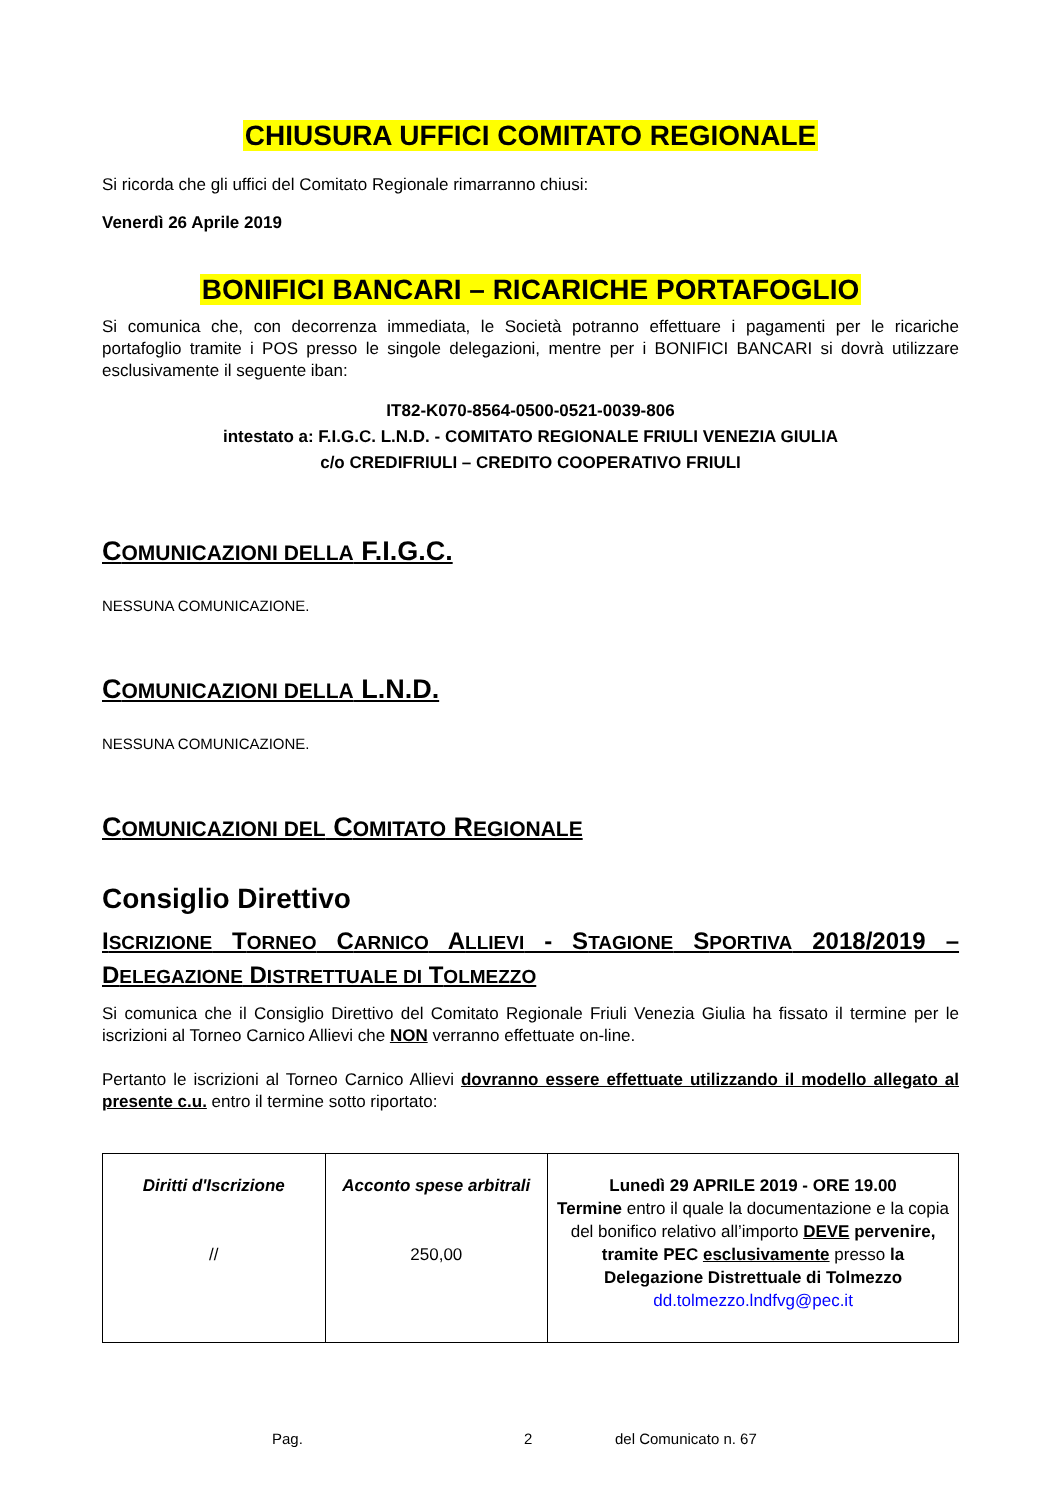CHIUSURA UFFICI COMITATO REGIONALE
Si ricorda che gli uffici del Comitato Regionale rimarranno chiusi:
Venerdì 26 Aprile 2019
BONIFICI BANCARI – RICARICHE PORTAFOGLIO
Si comunica che, con decorrenza immediata, le Società potranno effettuare i pagamenti per le ricariche portafoglio tramite i POS presso le singole delegazioni, mentre per i BONIFICI BANCARI si dovrà utilizzare esclusivamente il seguente iban:
IT82-K070-8564-0500-0521-0039-806
intestato a: F.I.G.C. L.N.D. - COMITATO REGIONALE FRIULI VENEZIA GIULIA
c/o CREDIFRIULI – CREDITO COOPERATIVO FRIULI
COMUNICAZIONI DELLA F.I.G.C.
NESSUNA COMUNICAZIONE.
COMUNICAZIONI DELLA L.N.D.
NESSUNA COMUNICAZIONE.
COMUNICAZIONI DEL COMITATO REGIONALE
Consiglio Direttivo
ISCRIZIONE TORNEO CARNICO ALLIEVI - STAGIONE SPORTIVA 2018/2019 – DELEGAZIONE DISTRETTUALE DI TOLMEZZO
Si comunica che il Consiglio Direttivo del Comitato Regionale Friuli Venezia Giulia ha fissato il termine per le iscrizioni al Torneo Carnico Allievi che NON verranno effettuate on-line.
Pertanto le iscrizioni al Torneo Carnico Allievi dovranno essere effettuate utilizzando il modello allegato al presente c.u. entro il termine sotto riportato:
| Diritti d'Iscrizione // | Acconto spese arbitrali 250,00 | Lunedì 29 APRILE 2019 - ORE 19.00 Termine entro il quale la documentazione e la copia del bonifico relativo all’importo DEVE pervenire, tramite PEC esclusivamente presso la Delegazione Distrettuale di Tolmezzo dd.tolmezzo.lndfvg@pec.it |
Pag. 2 del Comunicato n. 67